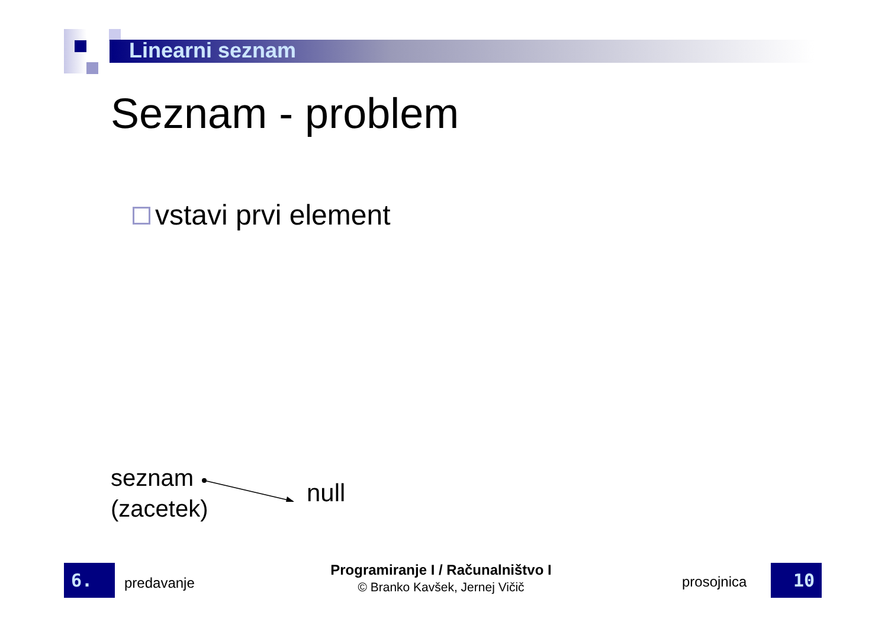Linearni seznam
Seznam - problem
vstavi prvi element
seznam
(zacetek)
null
6. predavanje
Programiranje I / Računalništvo I
© Branko Kavšek, Jernej Vičič
prosojnica 10